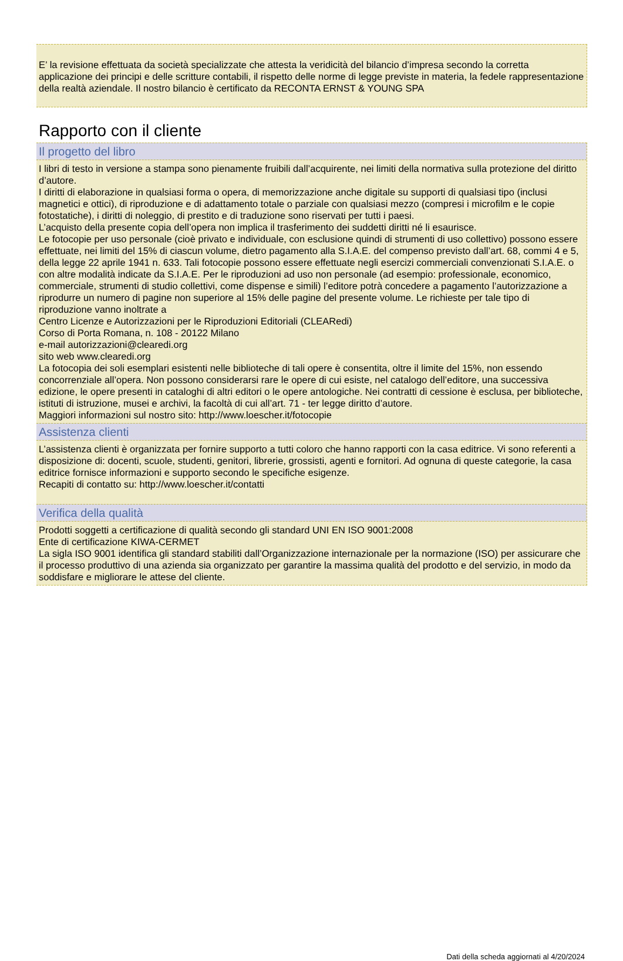E’ la revisione effettuata da società specializzate che attesta la veridicità del bilancio d’impresa secondo la corretta applicazione dei principi e delle scritture contabili, il rispetto delle norme di legge previste in materia, la fedele rappresentazione della realtà aziendale. Il nostro bilancio è certificato da RECONTA ERNST & YOUNG SPA
Rapporto con il cliente
Il progetto del libro
I libri di testo in versione a stampa sono pienamente fruibili dall’acquirente, nei limiti della normativa sulla protezione del diritto d’autore.
I diritti di elaborazione in qualsiasi forma o opera, di memorizzazione anche digitale su supporti di qualsiasi tipo (inclusi magnetici e ottici), di riproduzione e di adattamento totale o parziale con qualsiasi mezzo (compresi i microfilm e le copie fotostatiche), i diritti di noleggio, di prestito e di traduzione sono riservati per tutti i paesi.
L’acquisto della presente copia dell’opera non implica il trasferimento dei suddetti diritti né li esaurisce.
Le fotocopie per uso personale (cioè privato e individuale, con esclusione quindi di strumenti di uso collettivo) possono essere effettuate, nei limiti del 15% di ciascun volume, dietro pagamento alla S.I.A.E. del compenso previsto dall’art. 68, commi 4 e 5, della legge 22 aprile 1941 n. 633. Tali fotocopie possono essere effettuate negli esercizi commerciali convenzionati S.I.A.E. o con altre modalità indicate da S.I.A.E. Per le riproduzioni ad uso non personale (ad esempio: professionale, economico, commerciale, strumenti di studio collettivi, come dispense e simili) l’editore potrà concedere a pagamento l’autorizzazione a riprodurre un numero di pagine non superiore al 15% delle pagine del presente volume. Le richieste per tale tipo di riproduzione vanno inoltrate a
Centro Licenze e Autorizzazioni per le Riproduzioni Editoriali (CLEARedi)
Corso di Porta Romana, n. 108 - 20122 Milano
e-mail autorizzazioni@clearedi.org
sito web www.clearedi.org
La fotocopia dei soli esemplari esistenti nelle biblioteche di tali opere è consentita, oltre il limite del 15%, non essendo concorrenziale all’opera. Non possono considerarsi rare le opere di cui esiste, nel catalogo dell’editore, una successiva edizione, le opere presenti in cataloghi di altri editori o le opere antologiche. Nei contratti di cessione è esclusa, per biblioteche, istituti di istruzione, musei e archivi, la facoltà di cui all’art. 71 - ter legge diritto d’autore.
Maggiori informazioni sul nostro sito: http://www.loescher.it/fotocopie
Assistenza clienti
L’assistenza clienti è organizzata per fornire supporto a tutti coloro che hanno rapporti con la casa editrice. Vi sono referenti a disposizione di: docenti, scuole, studenti, genitori, librerie, grossisti, agenti e fornitori. Ad ognuna di queste categorie, la casa editrice fornisce informazioni e supporto secondo le specifiche esigenze.
Recapiti di contatto su: http://www.loescher.it/contatti
Verifica della qualità
Prodotti soggetti a certificazione di qualità secondo gli standard UNI EN ISO 9001:2008
Ente di certificazione KIWA-CERMET
La sigla ISO 9001 identifica gli standard stabiliti dall’Organizzazione internazionale per la normazione (ISO) per assicurare che il processo produttivo di una azienda sia organizzato per garantire la massima qualità del prodotto e del servizio, in modo da soddisfare e migliorare le attese del cliente.
Dati della scheda aggiornati al 4/20/2024